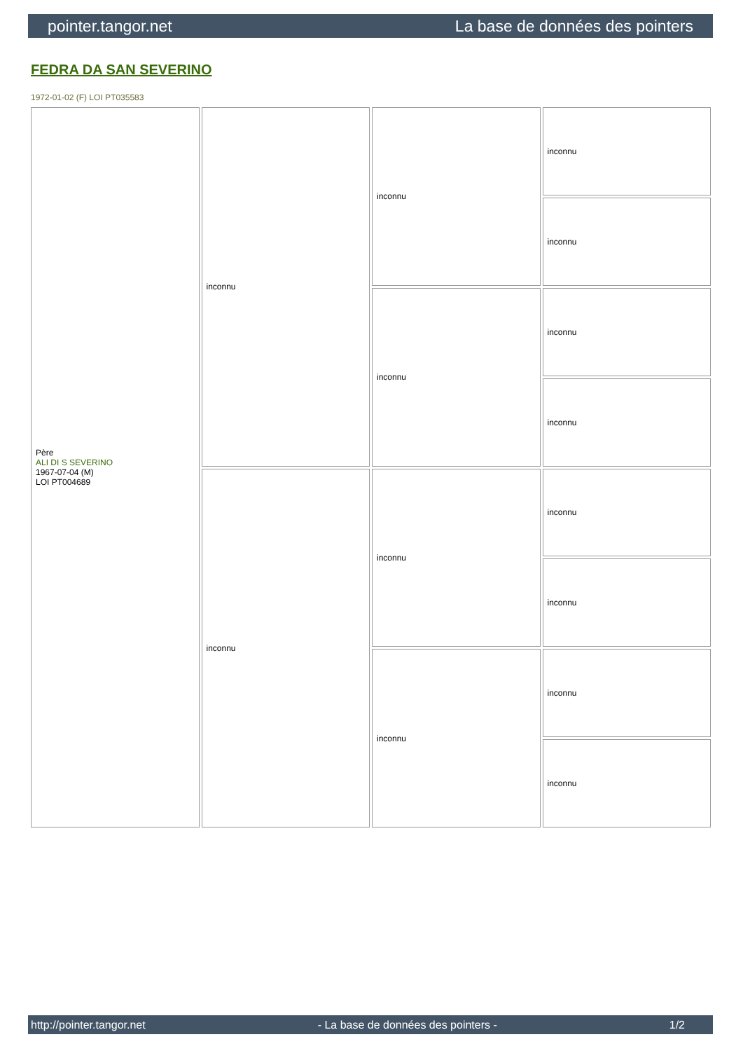pointer.tangor.net La base de données des pointers
FEDRA DA SAN SEVERINO
1972-01-02 (F) LOI PT035583
| Père ALI DI S SEVERINO 1967-07-04 (M) LOI PT004689 | inconnu | inconnu | inconnu |
| | | | inconnu |
| | | inconnu | inconnu |
| | | | inconnu |
| | inconnu | inconnu | inconnu |
| | | | inconnu |
| | | inconnu | inconnu |
| | | | inconnu |
http://pointer.tangor.net - La base de données des pointers - 1/2